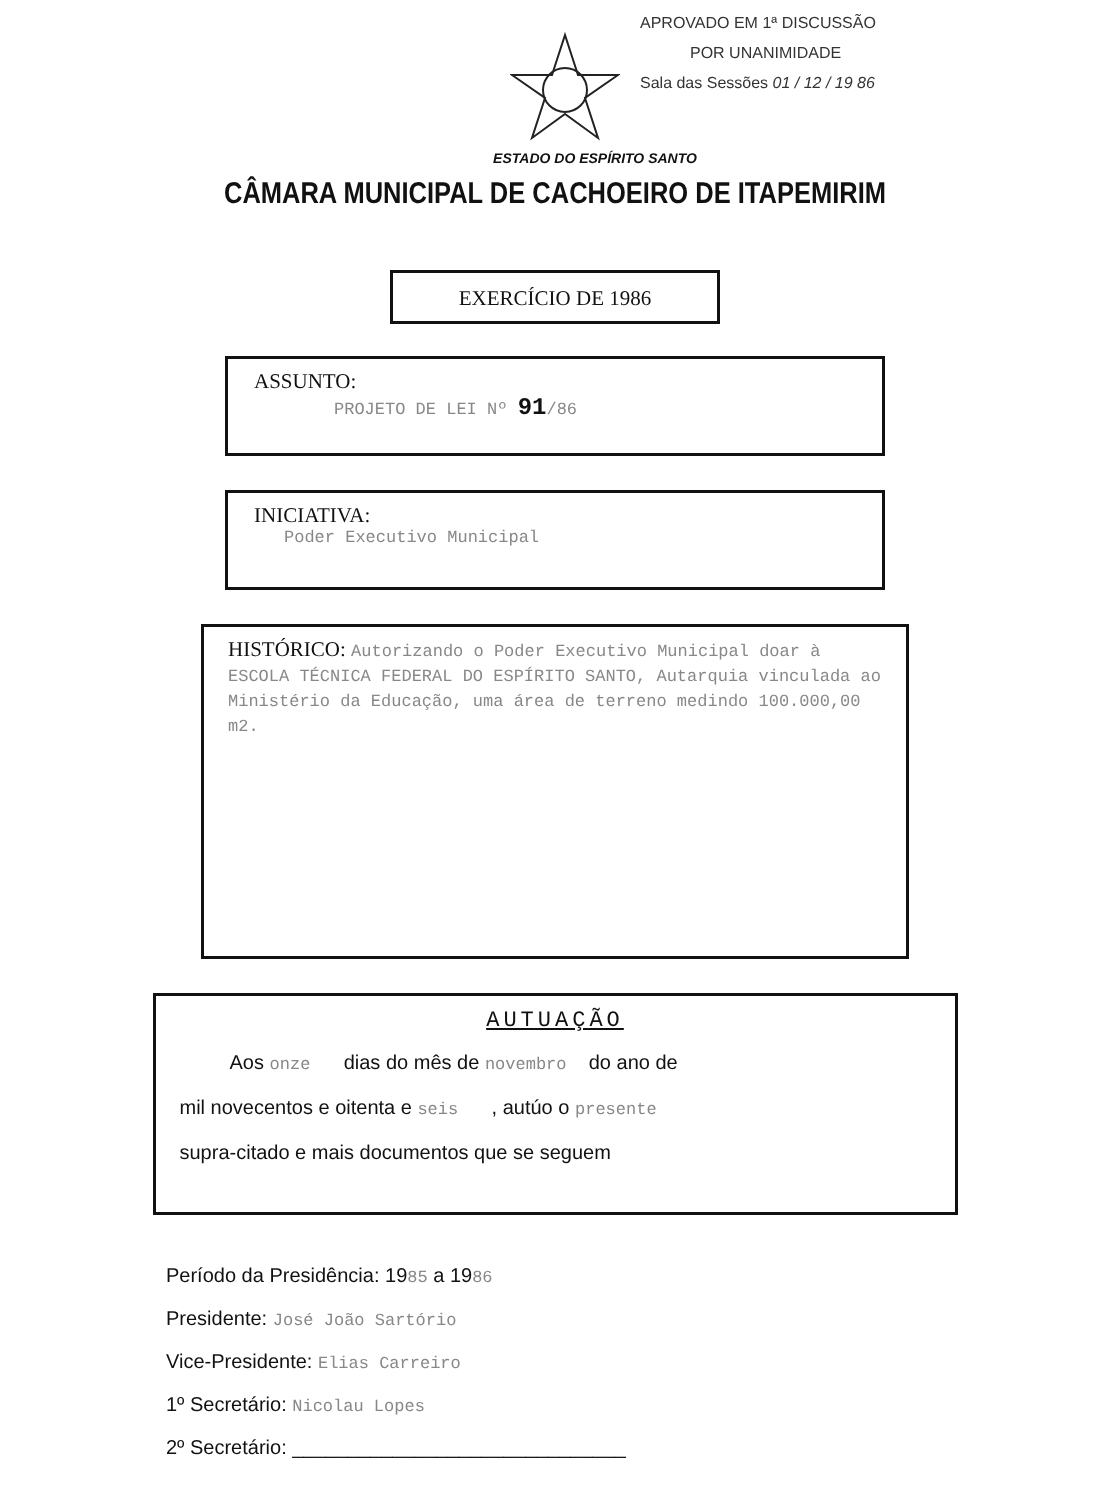APROVADO EM 1ª DISCUSSÃO
POR UNANIMIDADE
Sala das Sessões 01 / 12 / 19 86
ESTADO DO ESPÍRITO SANTO
CÂMARA MUNICIPAL DE CACHOEIRO DE ITAPEMIRIM
EXERCÍCIO DE 1986
ASSUNTO:
PROJETO DE LEI Nº 91/86
INICIATIVA:
Poder Executivo Municipal
HISTÓRICO: Autorizando o Poder Executivo Municipal doar à ESCOLA TÉCNICA FEDERAL DO ESPÍRITO SANTO, Autarquia vinculada ao Ministério da Educação, uma área de terreno medindo 100.000,00 m2.
AUTUAÇÃO
Aos onze dias do mês de novembro do ano de
mil novecentos e oitenta e seis , autúo o presente
supra-citado e mais documentos que se seguem
Período da Presidência: 1985 a 1986
Presidente: José João Sartório
Vice-Presidente: Elias Carreiro
1º Secretário: Nicolau Lopes
2º Secretário: ______________________________